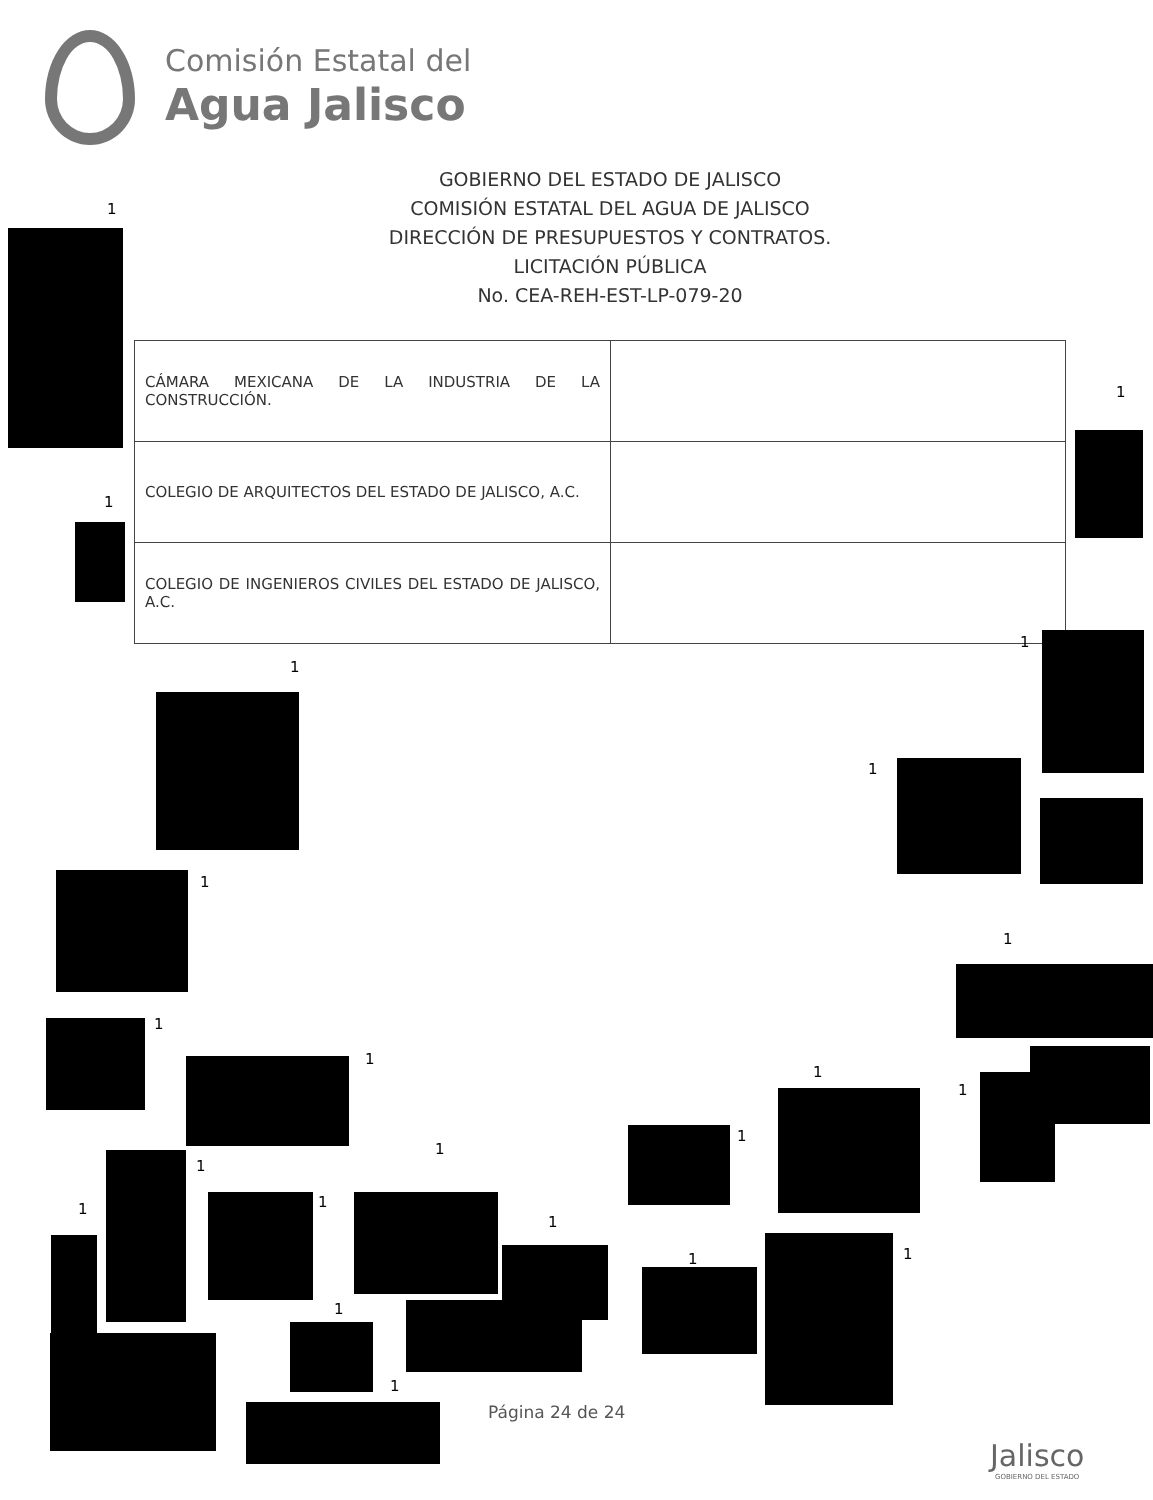Comisión Estatal del
Agua Jalisco
GOBIERNO DEL ESTADO DE JALISCO
COMISIÓN ESTATAL DEL AGUA DE JALISCO
DIRECCIÓN DE PRESUPUESTOS Y CONTRATOS.
LICITACIÓN PÚBLICA
No. CEA-REH-EST-LP-079-20
| CÁMARA MEXICANA DE LA INDUSTRIA DE LA CONSTRUCCIÓN. | |
| COLEGIO DE ARQUITECTOS DEL ESTADO DE JALISCO, A.C. | |
| COLEGIO DE INGENIEROS CIVILES DEL ESTADO DE JALISCO, A.C. | |
1
1
1
1
1
1
1
1
1
1
1
1
1
1
1
1
1
1
1 1
1
1
Página 24 de 24
Jalisco
GOBIERNO DEL ESTADO